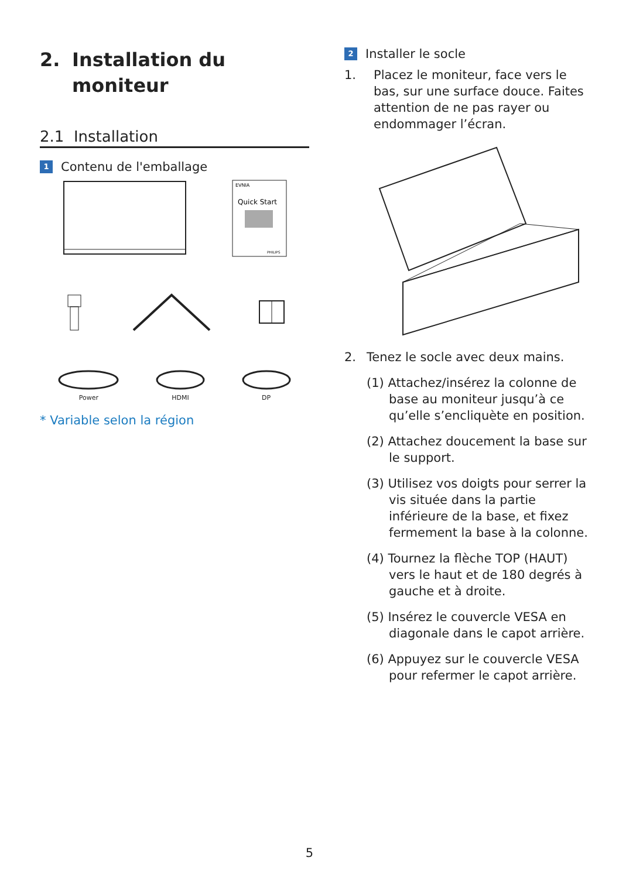2. Installation du
moniteur
2.1 Installation
1 Contenu de l'emballage
EVNIA
Quick Start
PHILIPS
Power HDMI DP
* Variable selon la région
2 Installer le socle
1. Placez le moniteur, face vers le bas, sur une surface douce. Faites attention de ne pas rayer ou endommager l’écran.
2. Tenez le socle avec deux mains.
(1) Attachez/insérez la colonne de base au moniteur jusqu’à ce qu’elle s’encliquète en position.
(2) Attachez doucement la base sur le support.
(3) Utilisez vos doigts pour serrer la vis située dans la partie inférieure de la base, et fixez fermement la base à la colonne.
(4) Tournez la flèche TOP (HAUT) vers le haut et de 180 degrés à gauche et à droite.
(5) Insérez le couvercle VESA en diagonale dans le capot arrière.
(6) Appuyez sur le couvercle VESA pour refermer le capot arrière.
5